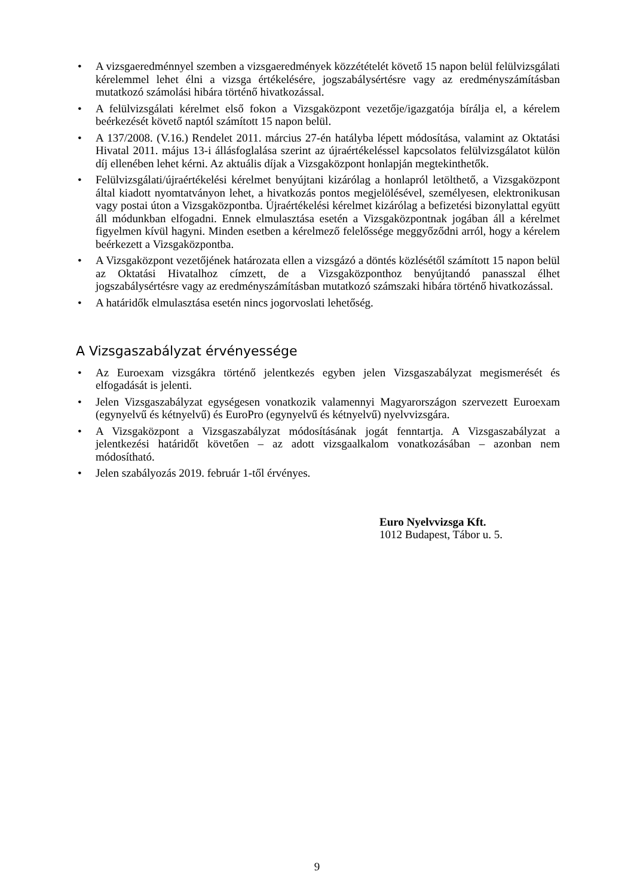• A vizsgaeredménnyel szemben a vizsgaeredmények közzétételét követő 15 napon belül felülvizsgálati kérelemmel lehet élni a vizsga értékelésére, jogszabálysértésre vagy az eredményszámításban mutatkozó számolási hibára történő hivatkozással.
• A felülvizsgálati kérelmet első fokon a Vizsgaközpont vezetője/igazgatója bírálja el, a kérelem beérkezését követő naptól számított 15 napon belül.
• A 137/2008. (V.16.) Rendelet 2011. március 27-én hatályba lépett módosítása, valamint az Oktatási Hivatal 2011. május 13-i állásfoglalása szerint az újraértékeléssel kapcsolatos felülvizsgálatot külön díj ellenében lehet kérni. Az aktuális díjak a Vizsgaközpont honlapján megtekinthetők.
• Felülvizsgálati/újraértékelési kérelmet benyújtani kizárólag a honlapról letölthető, a Vizsgaközpont által kiadott nyomtatványon lehet, a hivatkozás pontos megjelölésével, személyesen, elektronikusan vagy postai úton a Vizsgaközpontba. Újraértékelési kérelmet kizárólag a befizetési bizonylattal együtt áll módunkban elfogadni. Ennek elmulasztása esetén a Vizsgaközpontnak jogában áll a kérelmet figyelmen kívül hagyni. Minden esetben a kérelmező felelőssége meggyőződni arról, hogy a kérelem beérkezett a Vizsgaközpontba.
• A Vizsgaközpont vezetőjének határozata ellen a vizsgázó a döntés közlésétől számított 15 napon belül az Oktatási Hivatalhoz címzett, de a Vizsgaközponthoz benyújtandó panasszal élhet jogszabálysértésre vagy az eredményszámításban mutatkozó számszaki hibára történő hivatkozással.
• A határidők elmulasztása esetén nincs jogorvoslati lehetőség.
A Vizsgaszabályzat érvényessége
• Az Euroexam vizsgákra történő jelentkezés egyben jelen Vizsgaszabályzat megismerését és elfogadását is jelenti.
• Jelen Vizsgaszabályzat egységesen vonatkozik valamennyi Magyarországon szervezett Euroexam (egynyelvű és kétnyelvű) és EuroPro (egynyelvű és kétnyelvű) nyelvvizsgára.
• A Vizsgaközpont a Vizsgaszabályzat módosításának jogát fenntartja. A Vizsgaszabályzat a jelentkezési határidőt követően – az adott vizsgaalkalom vonatkozásában – azonban nem módosítható.
• Jelen szabályozás 2019. február 1-től érvényes.
Euro Nyelvvizsga Kft.
1012 Budapest, Tábor u. 5.
9